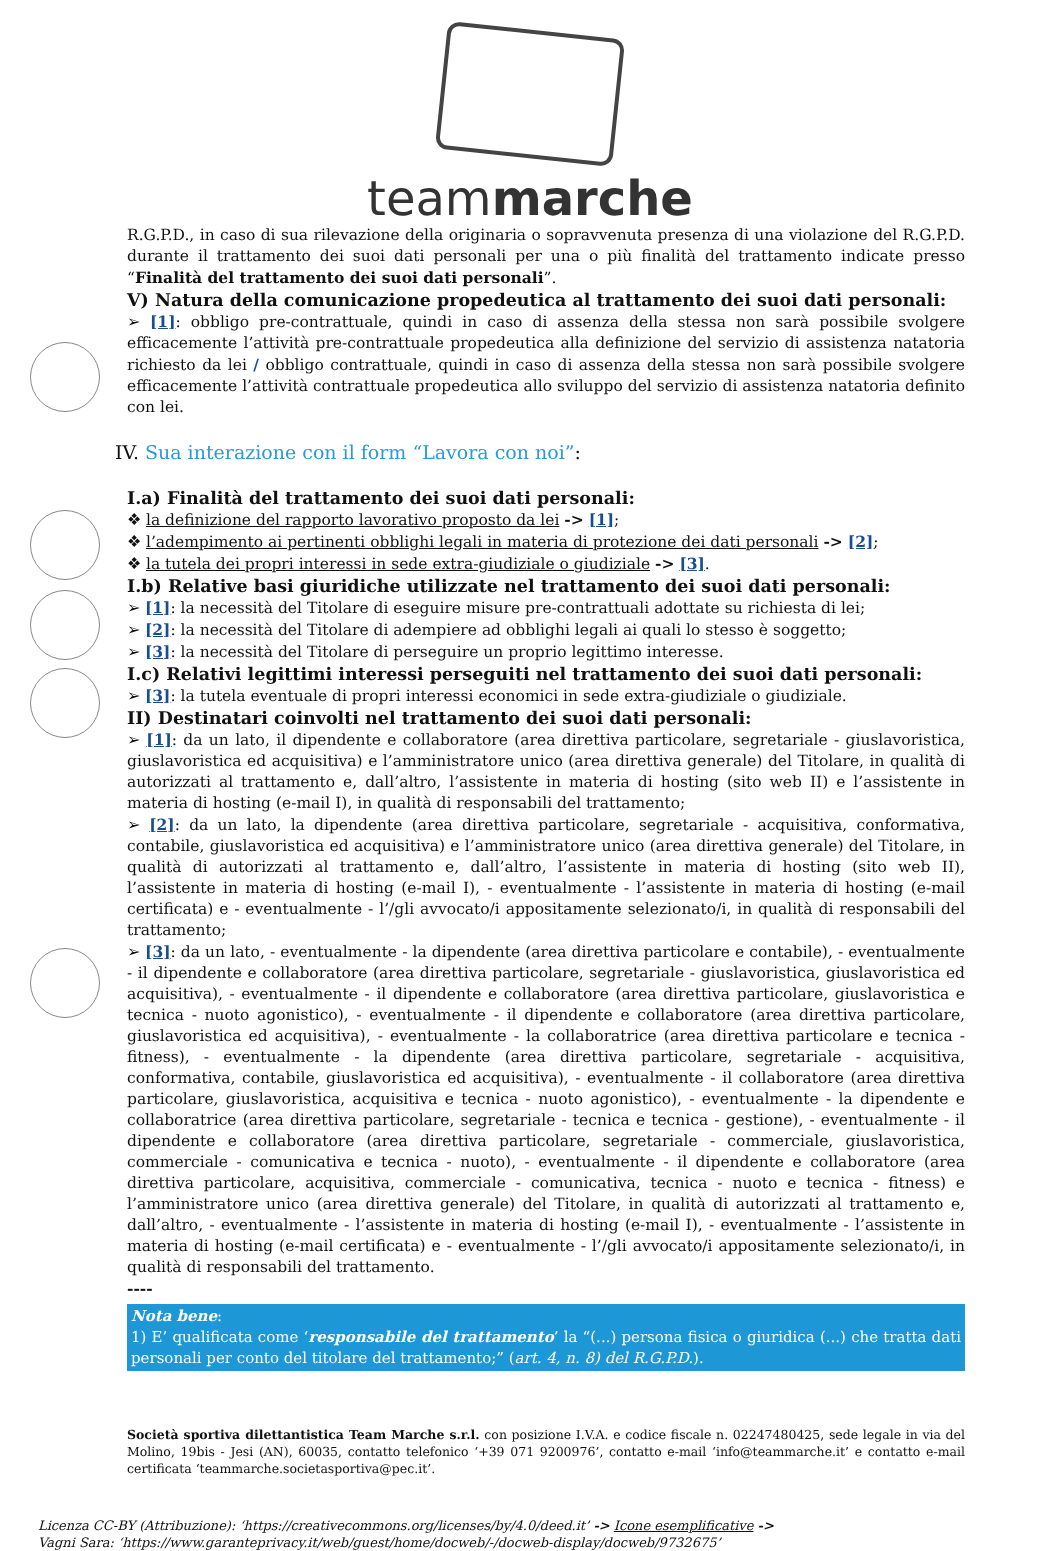teammarche
R.G.P.D., in caso di sua rilevazione della originaria o sopravvenuta presenza di una violazione del R.G.P.D. durante il trattamento dei suoi dati personali per una o più finalità del trattamento indicate presso “Finalità del trattamento dei suoi dati personali”.
V) Natura della comunicazione propedeutica al trattamento dei suoi dati personali:
➢ [1]: obbligo pre-contrattuale, quindi in caso di assenza della stessa non sarà possibile svolgere efficacemente l’attività pre-contrattuale propedeutica alla definizione del servizio di assistenza natatoria richiesto da lei / obbligo contrattuale, quindi in caso di assenza della stessa non sarà possibile svolgere efficacemente l’attività contrattuale propedeutica allo sviluppo del servizio di assistenza natatoria definito con lei.
IV. Sua interazione con il form “Lavora con noi”:
I.a) Finalità del trattamento dei suoi dati personali:
❖ la definizione del rapporto lavorativo proposto da lei -> [1];
❖ l’adempimento ai pertinenti obblighi legali in materia di protezione dei dati personali -> [2];
❖ la tutela dei propri interessi in sede extra-giudiziale o giudiziale -> [3].
I.b) Relative basi giuridiche utilizzate nel trattamento dei suoi dati personali:
➢ [1]: la necessità del Titolare di eseguire misure pre-contrattuali adottate su richiesta di lei;
➢ [2]: la necessità del Titolare di adempiere ad obblighi legali ai quali lo stesso è soggetto;
➢ [3]: la necessità del Titolare di perseguire un proprio legittimo interesse.
I.c) Relativi legittimi interessi perseguiti nel trattamento dei suoi dati personali:
➢ [3]: la tutela eventuale di propri interessi economici in sede extra-giudiziale o giudiziale.
II) Destinatari coinvolti nel trattamento dei suoi dati personali:
➢ [1]: da un lato, il dipendente e collaboratore (area direttiva particolare, segretariale - giuslavoristica, giuslavoristica ed acquisitiva) e l’amministratore unico (area direttiva generale) del Titolare, in qualità di autorizzati al trattamento e, dall’altro, l’assistente in materia di hosting (sito web II) e l’assistente in materia di hosting (e-mail I), in qualità di responsabili del trattamento;
➢ [2]: da un lato, la dipendente (area direttiva particolare, segretariale - acquisitiva, conformativa, contabile, giuslavoristica ed acquisitiva) e l’amministratore unico (area direttiva generale) del Titolare, in qualità di autorizzati al trattamento e, dall’altro, l’assistente in materia di hosting (sito web II), l’assistente in materia di hosting (e-mail I), - eventualmente - l’assistente in materia di hosting (e-mail certificata) e - eventualmente - l’/gli avvocato/i appositamente selezionato/i, in qualità di responsabili del trattamento;
➢ [3]: da un lato, - eventualmente - la dipendente (area direttiva particolare e contabile), - eventualmente - il dipendente e collaboratore (area direttiva particolare, segretariale - giuslavoristica, giuslavoristica ed acquisitiva), - eventualmente - il dipendente e collaboratore (area direttiva particolare, giuslavoristica e tecnica - nuoto agonistico), - eventualmente - il dipendente e collaboratore (area direttiva particolare, giuslavoristica ed acquisitiva), - eventualmente - la collaboratrice (area direttiva particolare e tecnica - fitness), - eventualmente - la dipendente (area direttiva particolare, segretariale - acquisitiva, conformativa, contabile, giuslavoristica ed acquisitiva), - eventualmente - il collaboratore (area direttiva particolare, giuslavoristica, acquisitiva e tecnica - nuoto agonistico), - eventualmente - la dipendente e collaboratrice (area direttiva particolare, segretariale - tecnica e tecnica - gestione), - eventualmente - il dipendente e collaboratore (area direttiva particolare, segretariale - commerciale, giuslavoristica, commerciale - comunicativa e tecnica - nuoto), - eventualmente - il dipendente e collaboratore (area direttiva particolare, acquisitiva, commerciale - comunicativa, tecnica - nuoto e tecnica - fitness) e l’amministratore unico (area direttiva generale) del Titolare, in qualità di autorizzati al trattamento e, dall’altro, - eventualmente - l’assistente in materia di hosting (e-mail I), - eventualmente - l’assistente in materia di hosting (e-mail certificata) e - eventualmente - l’/gli avvocato/i appositamente selezionato/i, in qualità di responsabili del trattamento.
----
Nota bene:
1) E’ qualificata come ‘responsabile del trattamento’ la “(...) persona fisica o giuridica (...) che tratta dati personali per conto del titolare del trattamento;” (art. 4, n. 8) del R.G.P.D.).
Società sportiva dilettantistica Team Marche s.r.l. con posizione I.V.A. e codice fiscale n. 02247480425, sede legale in via del Molino, 19bis - Jesi (AN), 60035, contatto telefonico ‘+39 071 9200976’, contatto e-mail ‘info@teammarche.it’ e contatto e-mail certificata ‘teammarche.societasportiva@pec.it’.
Licenza CC-BY (Attribuzione): ‘https://creativecommons.org/licenses/by/4.0/deed.it’ -> Icone esemplificative ->
Vagni Sara: ‘https://www.garanteprivacy.it/web/guest/home/docweb/-/docweb-display/docweb/9732675’